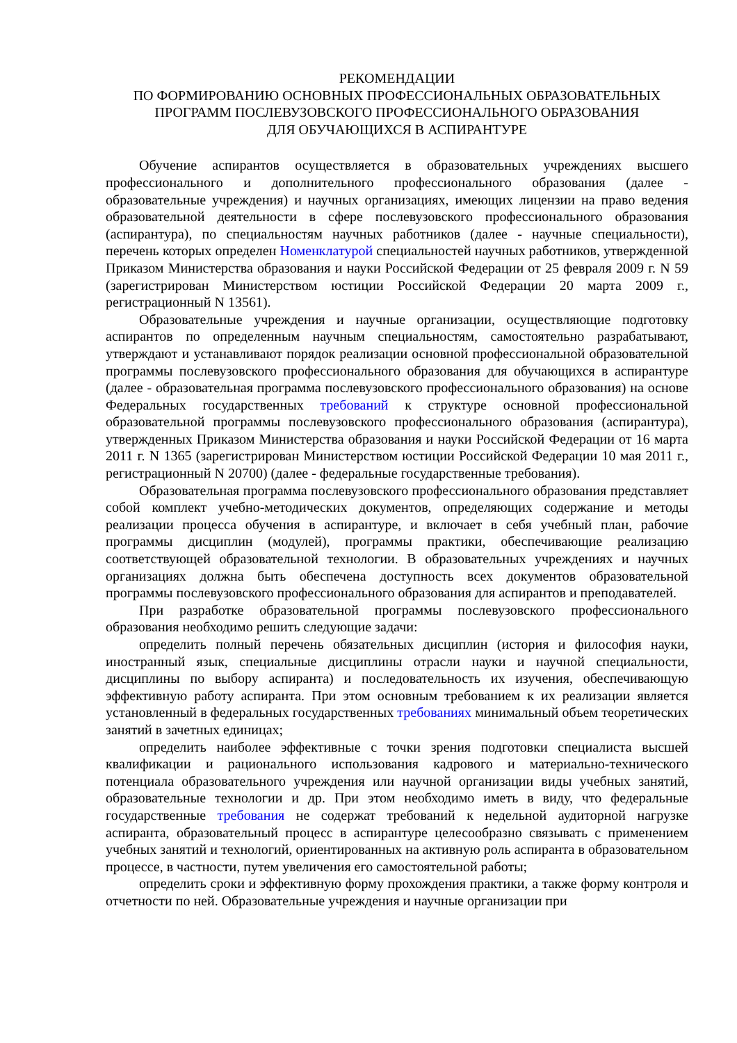РЕКОМЕНДАЦИИ
ПО ФОРМИРОВАНИЮ ОСНОВНЫХ ПРОФЕССИОНАЛЬНЫХ ОБРАЗОВАТЕЛЬНЫХ
ПРОГРАММ ПОСЛЕВУЗОВСКОГО ПРОФЕССИОНАЛЬНОГО ОБРАЗОВАНИЯ
ДЛЯ ОБУЧАЮЩИХСЯ В АСПИРАНТУРЕ
Обучение аспирантов осуществляется в образовательных учреждениях высшего профессионального и дополнительного профессионального образования (далее - образовательные учреждения) и научных организациях, имеющих лицензии на право ведения образовательной деятельности в сфере послевузовского профессионального образования (аспирантура), по специальностям научных работников (далее - научные специальности), перечень которых определен Номенклатурой специальностей научных работников, утвержденной Приказом Министерства образования и науки Российской Федерации от 25 февраля 2009 г. N 59 (зарегистрирован Министерством юстиции Российской Федерации 20 марта 2009 г., регистрационный N 13561).
Образовательные учреждения и научные организации, осуществляющие подготовку аспирантов по определенным научным специальностям, самостоятельно разрабатывают, утверждают и устанавливают порядок реализации основной профессиональной образовательной программы послевузовского профессионального образования для обучающихся в аспирантуре (далее - образовательная программа послевузовского профессионального образования) на основе Федеральных государственных требований к структуре основной профессиональной образовательной программы послевузовского профессионального образования (аспирантура), утвержденных Приказом Министерства образования и науки Российской Федерации от 16 марта 2011 г. N 1365 (зарегистрирован Министерством юстиции Российской Федерации 10 мая 2011 г., регистрационный N 20700) (далее - федеральные государственные требования).
Образовательная программа послевузовского профессионального образования представляет собой комплект учебно-методических документов, определяющих содержание и методы реализации процесса обучения в аспирантуре, и включает в себя учебный план, рабочие программы дисциплин (модулей), программы практики, обеспечивающие реализацию соответствующей образовательной технологии. В образовательных учреждениях и научных организациях должна быть обеспечена доступность всех документов образовательной программы послевузовского профессионального образования для аспирантов и преподавателей.
При разработке образовательной программы послевузовского профессионального образования необходимо решить следующие задачи:
определить полный перечень обязательных дисциплин (история и философия науки, иностранный язык, специальные дисциплины отрасли науки и научной специальности, дисциплины по выбору аспиранта) и последовательность их изучения, обеспечивающую эффективную работу аспиранта. При этом основным требованием к их реализации является установленный в федеральных государственных требованиях минимальный объем теоретических занятий в зачетных единицах;
определить наиболее эффективные с точки зрения подготовки специалиста высшей квалификации и рационального использования кадрового и материально-технического потенциала образовательного учреждения или научной организации виды учебных занятий, образовательные технологии и др. При этом необходимо иметь в виду, что федеральные государственные требования не содержат требований к недельной аудиторной нагрузке аспиранта, образовательный процесс в аспирантуре целесообразно связывать с применением учебных занятий и технологий, ориентированных на активную роль аспиранта в образовательном процессе, в частности, путем увеличения его самостоятельной работы;
определить сроки и эффективную форму прохождения практики, а также форму контроля и отчетности по ней. Образовательные учреждения и научные организации при